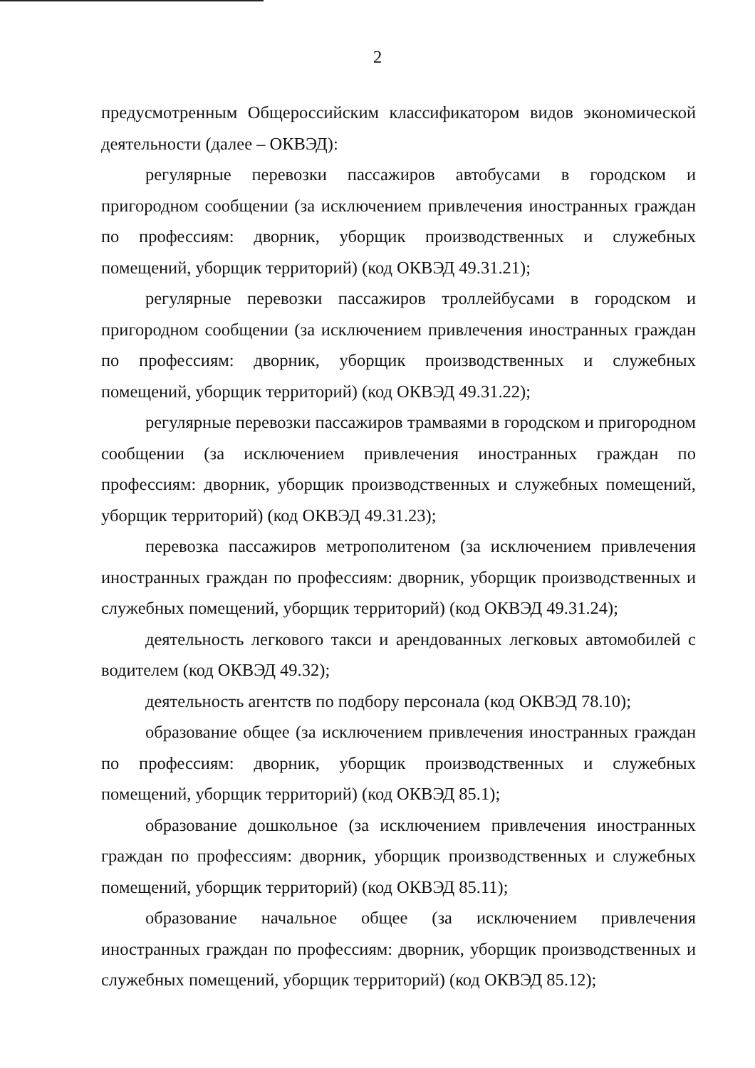2
предусмотренным Общероссийским классификатором видов экономической деятельности (далее – ОКВЭД):
регулярные перевозки пассажиров автобусами в городском и пригородном сообщении (за исключением привлечения иностранных граждан по профессиям: дворник, уборщик производственных и служебных помещений, уборщик территорий) (код ОКВЭД 49.31.21);
регулярные перевозки пассажиров троллейбусами в городском и пригородном сообщении (за исключением привлечения иностранных граждан по профессиям: дворник, уборщик производственных и служебных помещений, уборщик территорий) (код ОКВЭД 49.31.22);
регулярные перевозки пассажиров трамваями в городском и пригородном сообщении (за исключением привлечения иностранных граждан по профессиям: дворник, уборщик производственных и служебных помещений, уборщик территорий) (код ОКВЭД 49.31.23);
перевозка пассажиров метрополитеном (за исключением привлечения иностранных граждан по профессиям: дворник, уборщик производственных и служебных помещений, уборщик территорий) (код ОКВЭД 49.31.24);
деятельность легкового такси и арендованных легковых автомобилей с водителем (код ОКВЭД 49.32);
деятельность агентств по подбору персонала (код ОКВЭД 78.10);
образование общее (за исключением привлечения иностранных граждан по профессиям: дворник, уборщик производственных и служебных помещений, уборщик территорий) (код ОКВЭД 85.1);
образование дошкольное (за исключением привлечения иностранных граждан по профессиям: дворник, уборщик производственных и служебных помещений, уборщик территорий) (код ОКВЭД 85.11);
образование начальное общее (за исключением привлечения иностранных граждан по профессиям: дворник, уборщик производственных и служебных помещений, уборщик территорий) (код ОКВЭД 85.12);